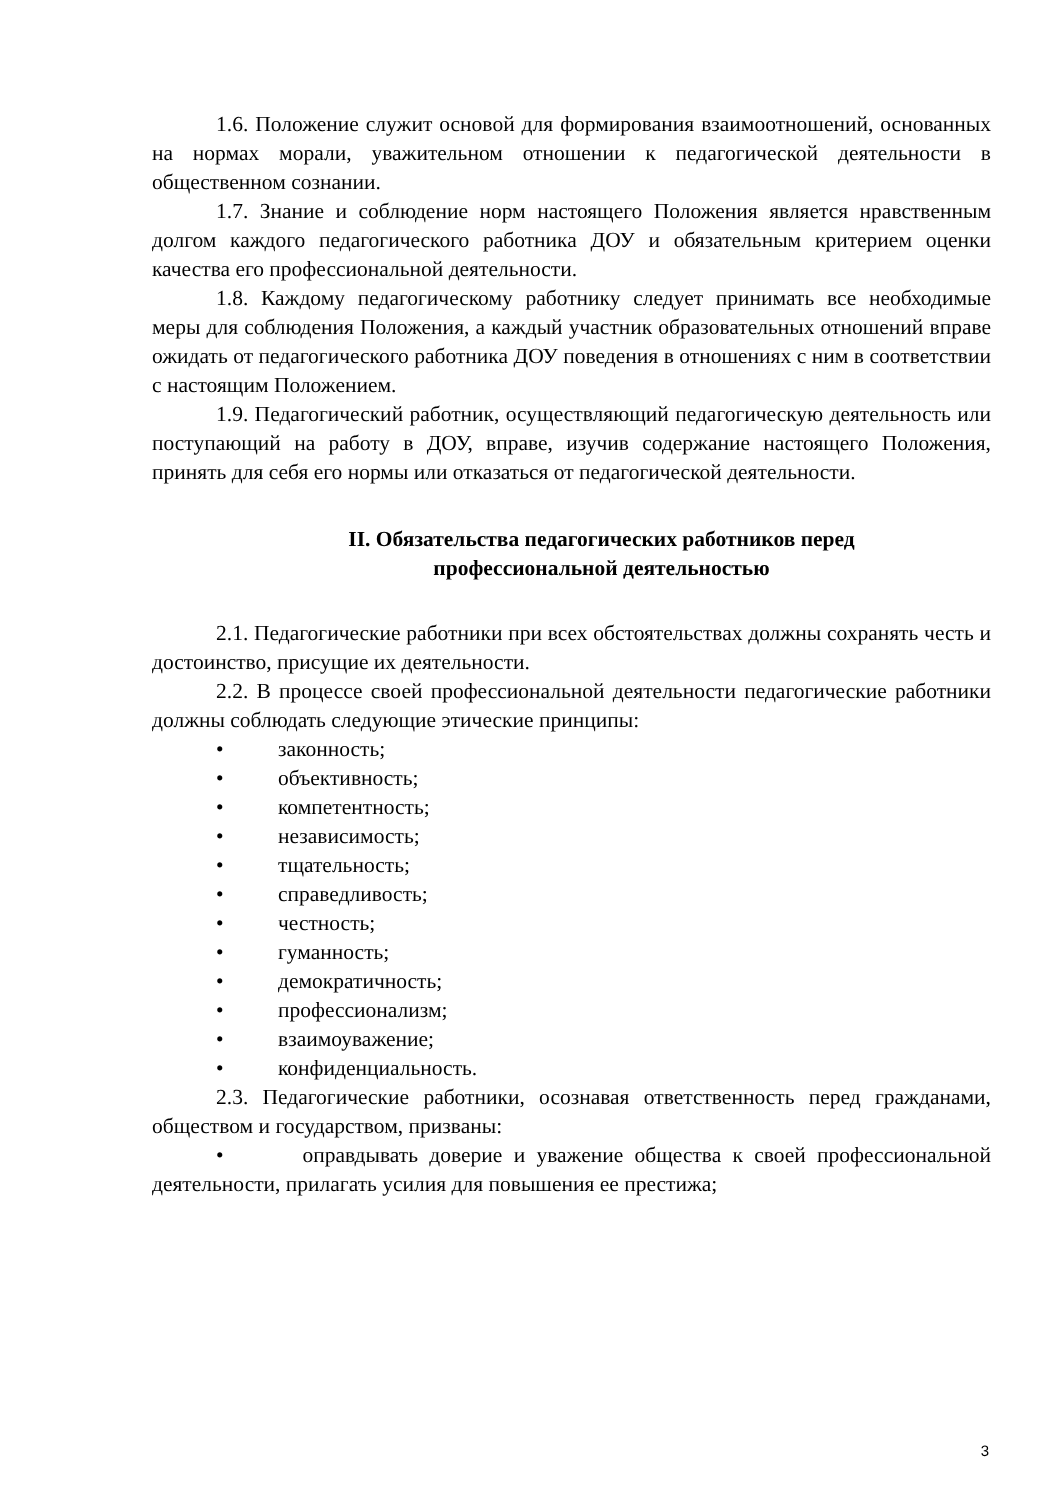1.6. Положение служит основой для формирования взаимоотношений, основанных на нормах морали, уважительном отношении к педагогической деятельности в общественном сознании.
1.7. Знание и соблюдение норм настоящего Положения является нравственным долгом каждого педагогического работника ДОУ и обязательным критерием оценки качества его профессиональной деятельности.
1.8. Каждому педагогическому работнику следует принимать все необходимые меры для соблюдения Положения, а каждый участник образовательных отношений вправе ожидать от педагогического работника ДОУ поведения в отношениях с ним в соответствии с настоящим Положением.
1.9. Педагогический работник, осуществляющий педагогическую деятельность или поступающий на работу в ДОУ, вправе, изучив содержание настоящего Положения, принять для себя его нормы или отказаться от педагогической деятельности.
II. Обязательства педагогических работников перед
профессиональной деятельностью
2.1. Педагогические работники при всех обстоятельствах должны сохранять честь и достоинство, присущие их деятельности.
2.2. В процессе своей профессиональной деятельности педагогические работники должны соблюдать следующие этические принципы:
• законность;
• объективность;
• компетентность;
• независимость;
• тщательность;
• справедливость;
• честность;
• гуманность;
• демократичность;
• профессионализм;
• взаимоуважение;
• конфиденциальность.
2.3. Педагогические работники, осознавая ответственность перед гражданами, обществом и государством, призваны:
• оправдывать доверие и уважение общества к своей профессиональной деятельности, прилагать усилия для повышения ее престижа;
3